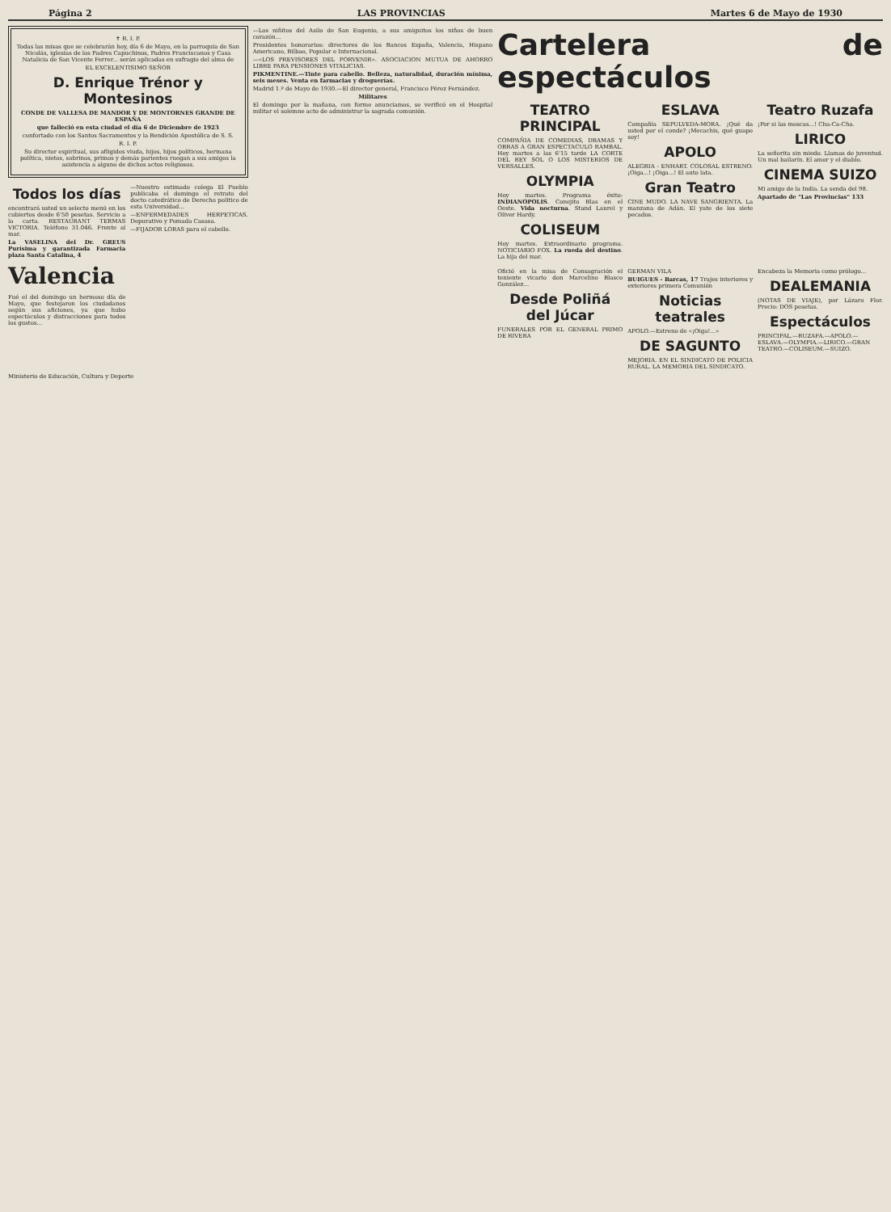Página 2 LAS PROVINCIAS Martes 6 de Mayo de 1930
✝ R. I. P.
Todas las misas que se celebrarán hoy, día 6 de Mayo, en la parroquia de San Nicolás, iglesias de los Padres Capuchinos, Padres Franciscanos y Casa Natalicia de San Vicente Ferrer... serán aplicadas en sufragio del alma de
EL EXCELENTISIMO SEÑOR
D. Enrique Trénor y Montesinos
CONDE DE VALLESA DE MANDOR Y DE MONTORNES GRANDE DE ESPAÑA
que falleció en esta ciudad el día 6 de Diciembre de 1923
confortado con los Santos Sacramentos y la Bendición Apostólica de S. S.
R. I. P.
Su director espiritual, sus afligidos viuda, hijos, hijos políticos, hermana política, nietos, sobrinos, primos y demás parientes ruegan a sus amigos la asistencia a alguno de dichos actos religiosos.
Todos los días
encontrará usted un selecto menú en los cubiertos desde 6'50 pesetas. Servicio a la carta. RESTAURANT TERMAS VICTORIA. Teléfono 31.046. Frente al mar.
La VASELINA del Dr. GREUS Purísima y garantizada Farmacia plaza Santa Catalina, 4
Valencia
Fué el del domingo un hermoso día de Mayo, que festejaron los ciudadanos según sus aficiones, ya que hubo espectáculos y distracciones para todos los gustos...
—Nuestro estimado colega El Pueblo publicaba el domingo el retrato del docto catedrático de Derecho político de esta Universidad...
—ENFERMEDADES HERPETICAS. Depurativo y Pomada Casasa.
—FIJADOR LORAS para el cabello.
—Los niñitos del Asilo de San Eugenio, a sus amiguitos los niños de buen corazón...
Presidentes honorarios: directores de los Bancos España, Valencia, Hispano Americano, Bilbao, Popular e Internacional.
—«LOS PREVISORES DEL PORVENIR». ASOCIACION MUTUA DE AHORRO LIBRE PARA PENSIONES VITALICIAS.
PIKMENTINE.—Tinte para cabello. Belleza, naturalidad, duración mínima, seis meses. Venta en farmacias y droguerías.
Madrid 1.º de Mayo de 1930.—El director general, Francisco Pérez Fernández.
Militares
El domingo por la mañana, con forme anunciamos, se verificó en el Hospital militar el solemne acto de administrar la sagrada comunión.
Cartelera de espectáculos
TEATRO PRINCIPAL
COMPAÑIA DE COMEDIAS, DRAMAS Y OBRAS A GRAN ESPECTACULO RAMBAL. Hoy martes a las 6'15 tarde LA CORTE DEL REY SOL O LOS MISTERIOS DE VERSALLES.
OLYMPIA
Hoy martes. Programa éxito: INDIANOPOLIS. Conejito Blas en el Oeste. Vida nocturna. Stand Laurel y Oliver Hardy.
COLISEUM
Hoy martes. Extraordinario programa. NOTICIARIO FOX. La rueda del destino. La hija del mar.
ESLAVA
Compañía SEPULVEDA-MORA. ¡Qué da usted por el conde? ¡Mecachis, qué guapo soy!
APOLO
ALEGRIA - ENHART. COLOSAL ESTRENO. ¡Oiga...! ¡Oiga...! El auto lata.
Gran Teatro
CINE MUDO. LA NAVE SANGRIENTA. La manzana de Adán. El yate de los siete pecados.
Teatro Ruzafa
¡Por si las moscas...! Cha-Ca-Cha.
LIRICO
La señorita sin miedo. Llamas de juventud. Un mal bailarín. El amor y el diablo.
CINEMA SUIZO
Mi amigo de la India. La senda del 98.
Apartado de "Las Provincias" 133
Ofició en la misa de Consagración el teniente vicario don Marcelino Blasco González...
Desde Poliñá del Júcar
FUNERALES POR EL GENERAL PRIMO DE RIVERA
GERMAN VILA
BUIGUES - Barcas, 17 Trajes interiores y exteriores primera Comunión
Noticias teatrales
APOLO.—Estreno de «¡Oiga!...»
DE SAGUNTO
MEJORIA. EN EL SINDICATO DE POLICIA RURAL. LA MEMORIA DEL SINDICATO.
Encabeza la Memoria como prólogo...
DEALEMANIA
(NOTAS DE VIAJE), por Lázaro Flor. Precio: DOS pesetas.
Espectáculos
PRINCIPAL.—RUZAFA.—APOLO.—ESLAVA.—OLYMPIA.—LIRICO.—GRAN TEATRO.—COLISEUM.—SUIZO.
Ministerio de Educación, Cultura y Deporte